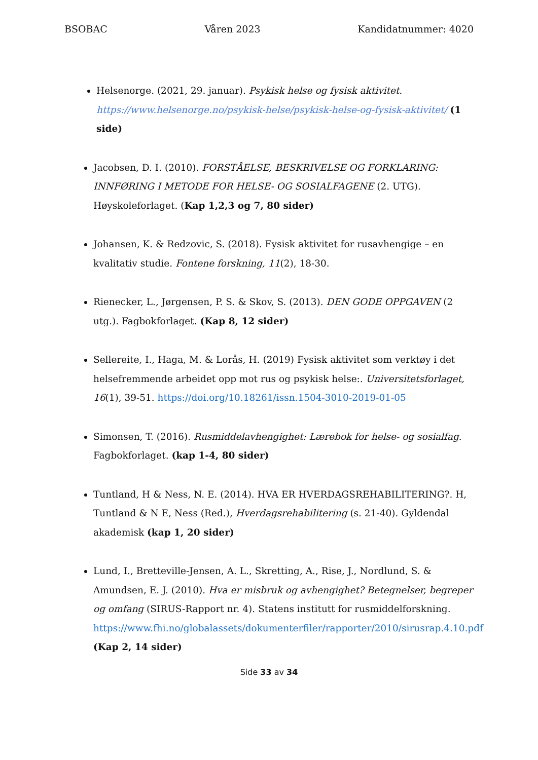BSOBAC Våren 2023 Kandidatnummer: 4020
Helsenorge. (2021, 29. januar). Psykisk helse og fysisk aktivitet. https://www.helsenorge.no/psykisk-helse/psykisk-helse-og-fysisk-aktivitet/ (1 side)
Jacobsen, D. I. (2010). FORSTÅELSE, BESKRIVELSE OG FORKLARING: INNFØRING I METODE FOR HELSE- OG SOSIALFAGENE (2. UTG). Høyskoleforlaget. (Kap 1,2,3 og 7, 80 sider)
Johansen, K. & Redzovic, S. (2018). Fysisk aktivitet for rusavhengige – en kvalitativ studie. Fontene forskning, 11(2), 18-30.
Rienecker, L., Jørgensen, P. S. & Skov, S. (2013). DEN GODE OPPGAVEN (2 utg.). Fagbokforlaget. (Kap 8, 12 sider)
Sellereite, I., Haga, M. & Lorås, H. (2019) Fysisk aktivitet som verktøy i det helsefremmende arbeidet opp mot rus og psykisk helse:. Universitetsforlaget, 16(1), 39-51. https://doi.org/10.18261/issn.1504-3010-2019-01-05
Simonsen, T. (2016). Rusmiddelavhengighet: Lærebok for helse- og sosialfag. Fagbokforlaget. (kap 1-4, 80 sider)
Tuntland, H & Ness, N. E. (2014). HVA ER HVERDAGSREHABILITERING?. H, Tuntland & N E, Ness (Red.), Hverdagsrehabilitering (s. 21-40). Gyldendal akademisk (kap 1, 20 sider)
Lund, I., Bretteville-Jensen, A. L., Skretting, A., Rise, J., Nordlund, S. & Amundsen, E. J. (2010). Hva er misbruk og avhengighet? Betegnelser, begreper og omfang (SIRUS-Rapport nr. 4). Statens institutt for rusmiddelforskning. https://www.fhi.no/globalassets/dokumenterfiler/rapporter/2010/sirusrap.4.10.pdf (Kap 2, 14 sider)
Side 33 av 34